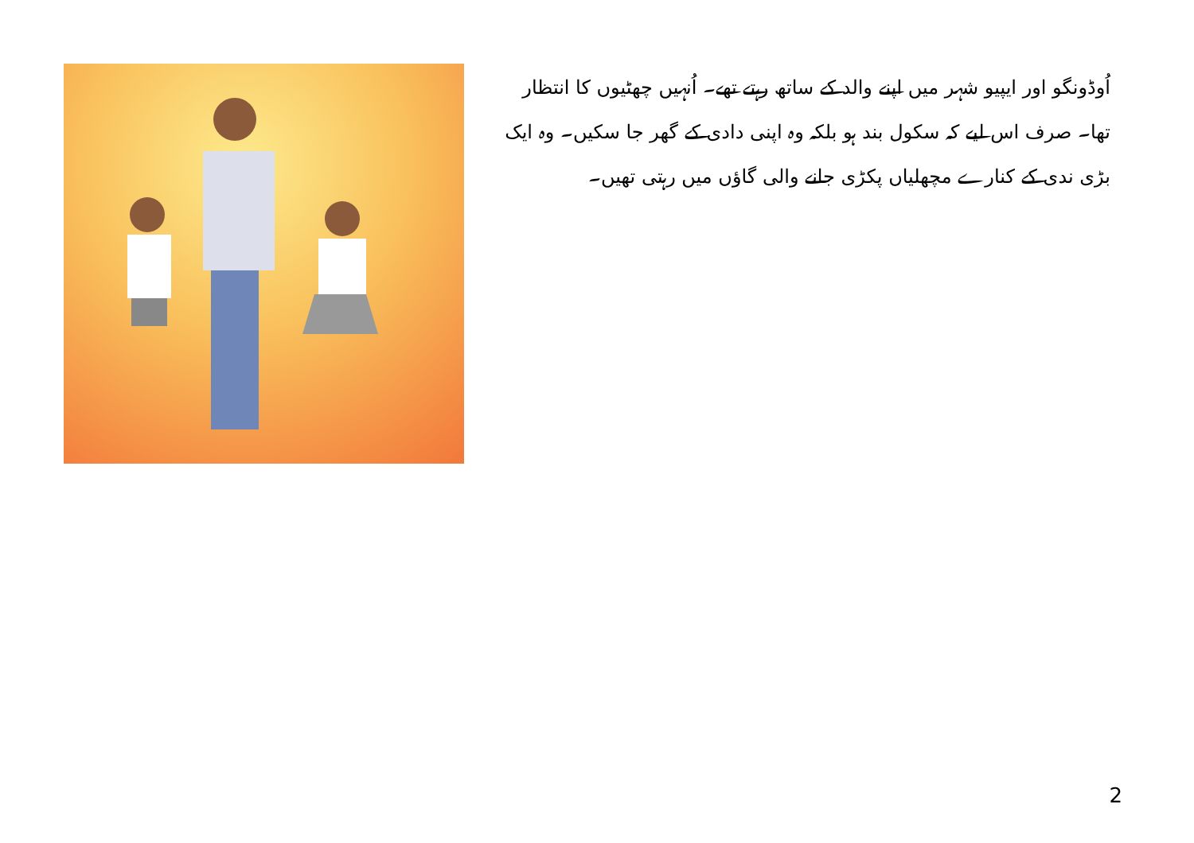اُوڈونگو اور ایپیو شہر میں اپنے والد کے ساتھ رہتے تھے۔ اُنہیں چھٹیوں کا انتظار تھا۔ صرف اس لیے کہ سکول بند ہو بلکہ وہ اپنی دادی کے گھر جا سکیں۔ وہ ایک بڑی ندی کے کنارے مچھلیاں پکڑی جانے والی گاؤں میں رہتی تھیں۔
2